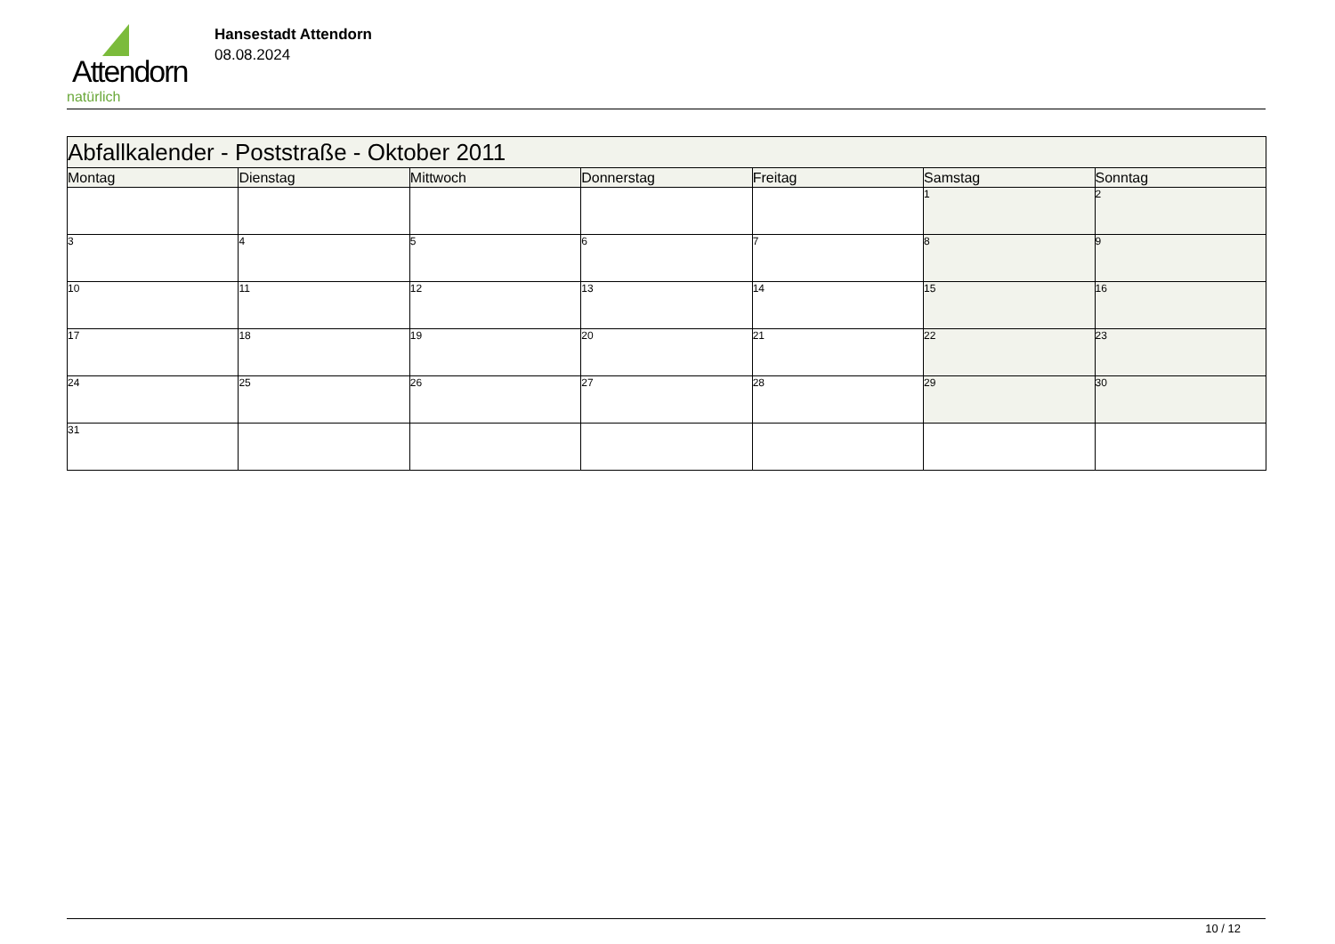Attendorn
natürlich
Hansestadt Attendorn
08.08.2024
| Abfallkalender - Poststraße - Oktober 2011 | | | | | | |
| --- | --- | --- | --- | --- | --- | --- |
| Montag | Dienstag | Mittwoch | Donnerstag | Freitag | Samstag | Sonntag |
| | | | | | 1 | 2 |
| 3 | 4 | 5 | 6 | 7 | 8 | 9 |
| 10 | 11 | 12 | 13 | 14 | 15 | 16 |
| 17 | 18 | 19 | 20 | 21 | 22 | 23 |
| 24 | 25 | 26 | 27 | 28 | 29 | 30 |
| 31 | | | | | | |
10 / 12